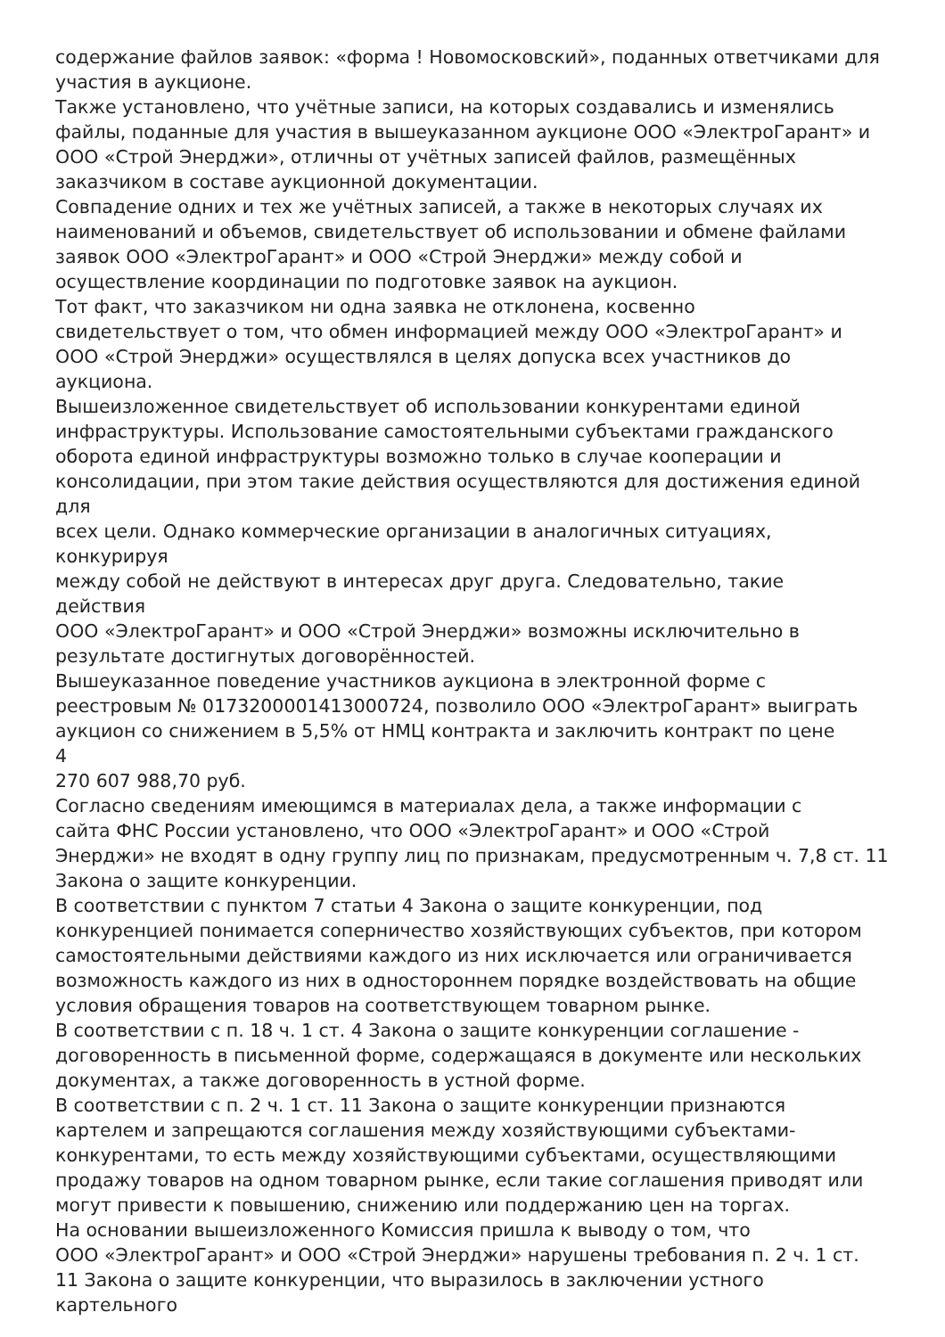содержание файлов заявок: «форма ! Новомосковский», поданных ответчиками для
участия в аукционе.
Также установлено, что учётные записи, на которых создавались и изменялись
файлы, поданные для участия в вышеуказанном аукционе ООО «ЭлектроГарант» и
ООО «Строй Энерджи», отличны от учётных записей файлов, размещённых
заказчиком в составе аукционной документации.
Совпадение одних и тех же учётных записей, а также в некоторых случаях их
наименований и объемов, свидетельствует об использовании и обмене файлами
заявок ООО «ЭлектроГарант» и ООО «Строй Энерджи» между собой и
осуществление координации по подготовке заявок на аукцион.
Тот факт, что заказчиком ни одна заявка не отклонена, косвенно
свидетельствует о том, что обмен информацией между ООО «ЭлектроГарант» и
ООО «Строй Энерджи» осуществлялся в целях допуска всех участников до
аукциона.
Вышеизложенное свидетельствует об использовании конкурентами единой
инфраструктуры. Использование самостоятельными субъектами гражданского
оборота единой инфраструктуры возможно только в случае кооперации и
консолидации, при этом такие действия осуществляются для достижения единой
для
всех цели. Однако коммерческие организации в аналогичных ситуациях,
конкурируя
между собой не действуют в интересах друг друга. Следовательно, такие
действия
ООО «ЭлектроГарант» и ООО «Строй Энерджи» возможны исключительно в
результате достигнутых договорённостей.
Вышеуказанное поведение участников аукциона в электронной форме с
реестровым № 0173200001413000724, позволило ООО «ЭлектроГарант» выиграть
аукцион со снижением в 5,5% от НМЦ контракта и заключить контракт по цене
4
270 607 988,70 руб.
Согласно сведениям имеющимся в материалах дела, а также информации с
сайта ФНС России установлено, что ООО «ЭлектроГарант» и ООО «Строй
Энерджи» не входят в одну группу лиц по признакам, предусмотренным ч. 7,8 ст. 11
Закона о защите конкуренции.
В соответствии с пунктом 7 статьи 4 Закона о защите конкуренции, под
конкуренцией понимается соперничество хозяйствующих субъектов, при котором
самостоятельными действиями каждого из них исключается или ограничивается
возможность каждого из них в одностороннем порядке воздействовать на общие
условия обращения товаров на соответствующем товарном рынке.
В соответствии с п. 18 ч. 1 ст. 4 Закона о защите конкуренции соглашение -
договоренность в письменной форме, содержащаяся в документе или нескольких
документах, а также договоренность в устной форме.
В соответствии с п. 2 ч. 1 ст. 11 Закона о защите конкуренции признаются
картелем и запрещаются соглашения между хозяйствующими субъектами-
конкурентами, то есть между хозяйствующими субъектами, осуществляющими
продажу товаров на одном товарном рынке, если такие соглашения приводят или
могут привести к повышению, снижению или поддержанию цен на торгах.
На основании вышеизложенного Комиссия пришла к выводу о том, что
ООО «ЭлектроГарант» и ООО «Строй Энерджи» нарушены требования п. 2 ч. 1 ст.
11 Закона о защите конкуренции, что выразилось в заключении устного
картельного